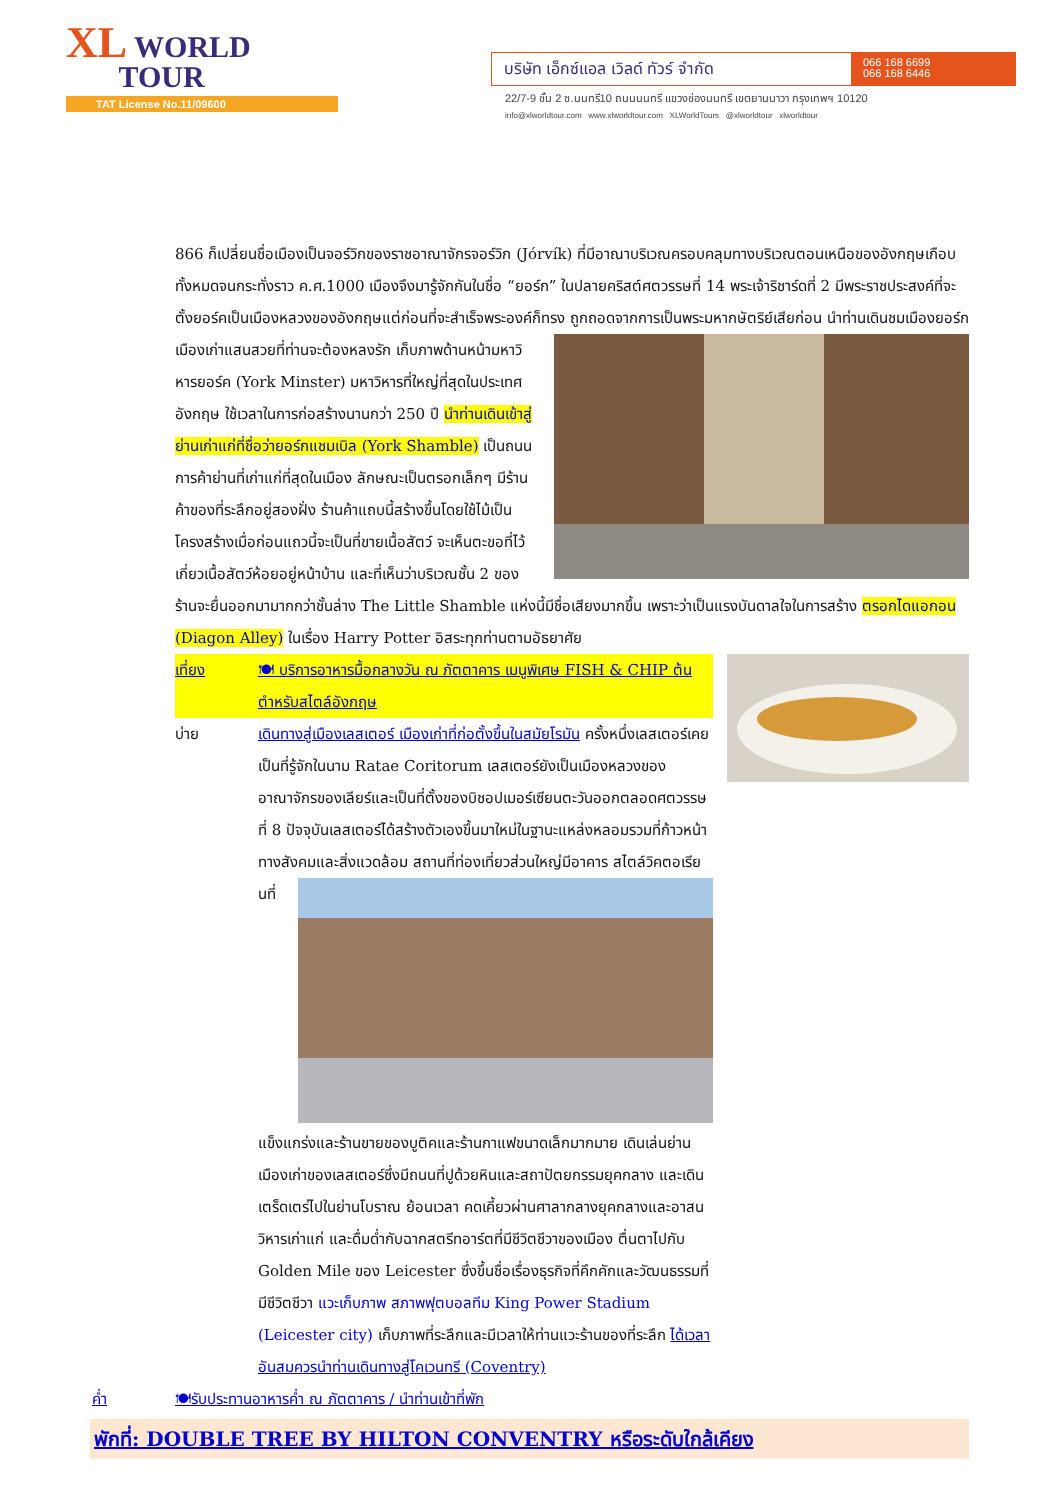XL WORLD
TOUR
TAT License No.11/09600
บริษัท เอ็กซ์แอล เวิลด์ ทัวร์ จำกัด
066 168 6699
066 168 6446
22/7-9 ชั้น 2 ซ.นนทรี10 ถนนนนทรี แขวงช่องนนทรี เขตยานนาวา กรุงเทพฯ 10120
info@xlworldtour.com www.xlworldtour.com XLWorldTours @xlworldtour xlworldtour
866 ก็เปลี่ยนชื่อเมืองเป็นจอร์วิกของราชอาณาจักรจอร์วิก (Jórvík) ที่มีอาณาบริเวณครอบคลุมทางบริเวณตอนเหนือของอังกฤษเกือบทั้งหมดจนกระทั่งราว ค.ศ.1000 เมืองจึงมารู้จักกันในชื่อ “ยอร์ก” ในปลายคริสต์ศตวรรษที่ 14 พระเจ้าริชาร์ดที่ 2 มีพระราชประสงค์ที่จะตั้งยอร์คเป็นเมืองหลวงของอังกฤษแต่ก่อนที่จะสำเร็จพระองค์ก็ทรง ถูกถอดจากการเป็นพระมหากษัตริย์เสียก่อน นำท่านเดินชมเมืองยอร์ก เมืองเก่าแสนสวยที่ท่านจะต้องหลงรัก เก็บภาพด้านหน้ามหาวิหารยอร์ค (York Minster) มหาวิหารที่ใหญ่ที่สุดในประเทศอังกฤษ ใช้เวลาในการก่อสร้างนานกว่า 250 ปี นำท่านเดินเข้าสู่ย่านเก่าแก่ที่ชื่อว่ายอร์กแชมเบิล (York Shamble) เป็นถนนการค้าย่านที่เก่าแก่ที่สุดในเมือง ลักษณะเป็นตรอกเล็กๆ มีร้านค้าของที่ระลึกอยู่สองฝั่ง ร้านค้าแถบนี้สร้างขึ้นโดยใช้ไม้เป็นโครงสร้างเมื่อก่อนแถวนี้จะเป็นที่ขายเนื้อสัตว์ จะเห็นตะขอที่ไว้เกี่ยวเนื้อสัตว์ห้อยอยู่หน้าบ้าน และที่เห็นว่าบริเวณชั้น 2 ของร้านจะยื่นออกมามากกว่าชั้นล่าง The Little Shamble แห่งนี้มีชื่อเสียงมากขึ้น เพราะว่าเป็นแรงบันดาลใจในการสร้าง ตรอกไดแอกอน (Diagon Alley) ในเรื่อง Harry Potter อิสระทุกท่านตามอัธยาศัย
เที่ยง 🍽 บริการอาหารมื้อกลางวัน ณ ภัตตาคาร เมนูพิเศษ FISH & CHIP ต้นตำหรับสไตล์อังกฤษ
บ่าย เดินทางสู่เมืองเลสเตอร์ เมืองเก่าที่ก่อตั้งขึ้นในสมัยโรมัน ครั้งหนึ่งเลสเตอร์เคยเป็นที่รู้จักในนาม Ratae Coritorum เลสเตอร์ยังเป็นเมืองหลวงของอาณาจักรของเลียร์และเป็นที่ตั้งของบิชอปเมอร์เซียนตะวันออกตลอดศตวรรษที่ 8 ปัจจุบันเลสเตอร์ได้สร้างตัวเองขึ้นมาใหม่ในฐานะแหล่งหลอมรวมที่ก้าวหน้าทางสังคมและสิ่งแวดล้อม สถานที่ท่องเที่ยวส่วนใหญ่มีอาคาร สไตล์วิคตอเรียนที่แข็งแกร่งและร้านขายของบูติคและร้านกาแฟขนาดเล็กมากมาย เดินเล่นย่านเมืองเก่าของเลสเตอร์ซึ่งมีถนนที่ปูด้วยหินและสถาปัตยกรรมยุคกลาง และเดินเตร็ดเตร่ไปในย่านโบราณ ย้อนเวลา คดเคี้ยวผ่านศาลากลางยุคกลางและอาสนวิหารเก่าแก่ และดื่มด่ำกับฉากสตรีทอาร์ตที่มีชีวิตชีวาของเมือง ตื่นตาไปกับ Golden Mile ของ Leicester ซึ่งขึ้นชื่อเรื่องธุรกิจที่คึกคักและวัฒนธรรมที่มีชีวิตชีวา แวะเก็บภาพ สภาพฟุตบอลทีม King Power Stadium (Leicester city) เก็บภาพที่ระลึกและมีเวลาให้ท่านแวะร้านของที่ระลึก ได้เวลาอันสมควรนำท่านเดินทางสู่โคเวนทรี (Coventry)
ค่ำ 🍽รับประทานอาหารค่ำ ณ ภัตตาคาร / นำท่านเข้าที่พัก
พักที่: DOUBLE TREE BY HILTON CONVENTRY หรือระดับใกล้เคียง